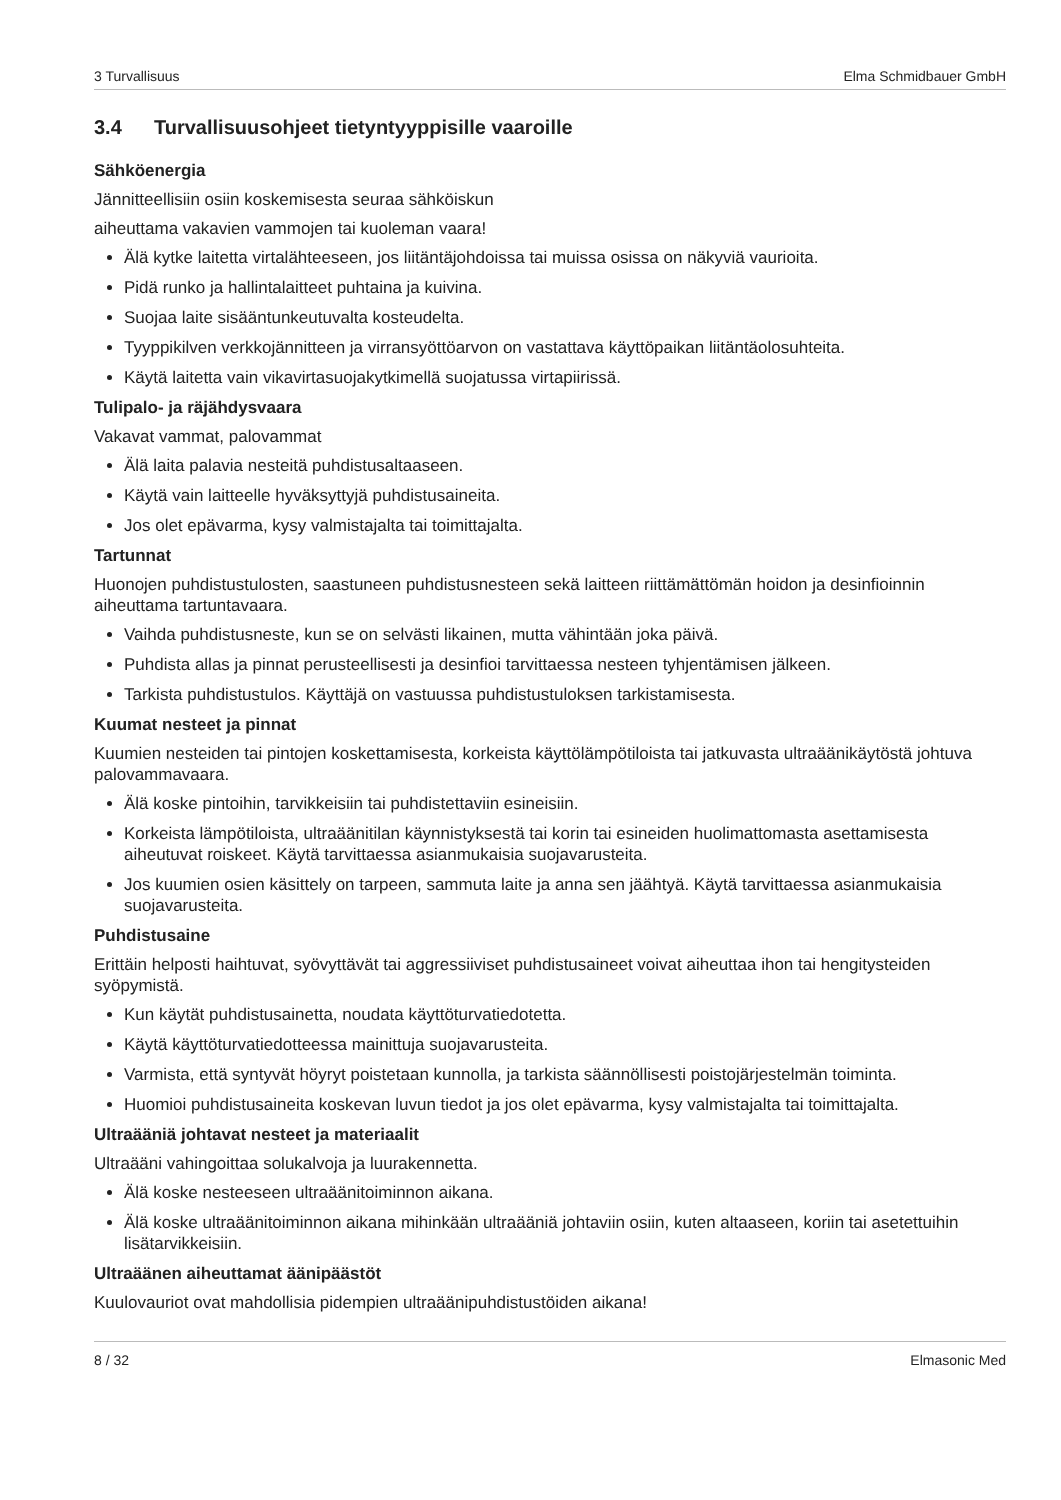3 Turvallisuus Elma Schmidbauer GmbH
3.4 Turvallisuusohjeet tietyntyyppisille vaaroille
Sähköenergia
Jännitteellisiin osiin koskemisesta seuraa sähköiskun
aiheuttama vakavien vammojen tai kuoleman vaara!
Älä kytke laitetta virtalähteeseen, jos liitäntäjohdoissa tai muissa osissa on näkyviä vaurioita.
Pidä runko ja hallintalaitteet puhtaina ja kuivina.
Suojaa laite sisääntunkeutuvalta kosteudelta.
Tyyppikilven verkkojännitteen ja virransyöttöarvon on vastattava käyttöpaikan liitäntäolosuhteita.
Käytä laitetta vain vikavirtasuojakytkimellä suojatussa virtapiirissä.
Tulipalo- ja räjähdysvaara
Vakavat vammat, palovammat
Älä laita palavia nesteitä puhdistusaltaaseen.
Käytä vain laitteelle hyväksyttyjä puhdistusaineita.
Jos olet epävarma, kysy valmistajalta tai toimittajalta.
Tartunnat
Huonojen puhdistustulosten, saastuneen puhdistusnesteen sekä laitteen riittämättömän hoidon ja desinfioinnin aiheuttama tartuntavaara.
Vaihda puhdistusneste, kun se on selvästi likainen, mutta vähintään joka päivä.
Puhdista allas ja pinnat perusteellisesti ja desinfioi tarvittaessa nesteen tyhjentämisen jälkeen.
Tarkista puhdistustulos. Käyttäjä on vastuussa puhdistustuloksen tarkistamisesta.
Kuumat nesteet ja pinnat
Kuumien nesteiden tai pintojen koskettamisesta, korkeista käyttölämpötiloista tai jatkuvasta ultraäänikäytöstä johtuva palovammavaara.
Älä koske pintoihin, tarvikkeisiin tai puhdistettaviin esineisiin.
Korkeista lämpötiloista, ultraäänitilan käynnistyksestä tai korin tai esineiden huolimattomasta asettamisesta aiheutuvat roiskeet. Käytä tarvittaessa asianmukaisia suojavarusteita.
Jos kuumien osien käsittely on tarpeen, sammuta laite ja anna sen jäähtyä. Käytä tarvittaessa asianmukaisia suojavarusteita.
Puhdistusaine
Erittäin helposti haihtuvat, syövyttävät tai aggressiiviset puhdistusaineet voivat aiheuttaa ihon tai hengitysteiden syöpymistä.
Kun käytät puhdistusainetta, noudata käyttöturvatiedotetta.
Käytä käyttöturvatiedotteessa mainittuja suojavarusteita.
Varmista, että syntyvät höyryt poistetaan kunnolla, ja tarkista säännöllisesti poistojärjestelmän toiminta.
Huomioi puhdistusaineita koskevan luvun tiedot ja jos olet epävarma, kysy valmistajalta tai toimittajalta.
Ultraääniä johtavat nesteet ja materiaalit
Ultraääni vahingoittaa solukalvoja ja luurakennetta.
Älä koske nesteeseen ultraäänitoiminnon aikana.
Älä koske ultraäänitoiminnon aikana mihinkään ultraääniä johtaviin osiin, kuten altaaseen, koriin tai asetettuihin lisätarvikkeisiin.
Ultraäänen aiheuttamat äänipäästöt
Kuulovauriot ovat mahdollisia pidempien ultraäänipuhdistustöiden aikana!
8 / 32 Elmasonic Med